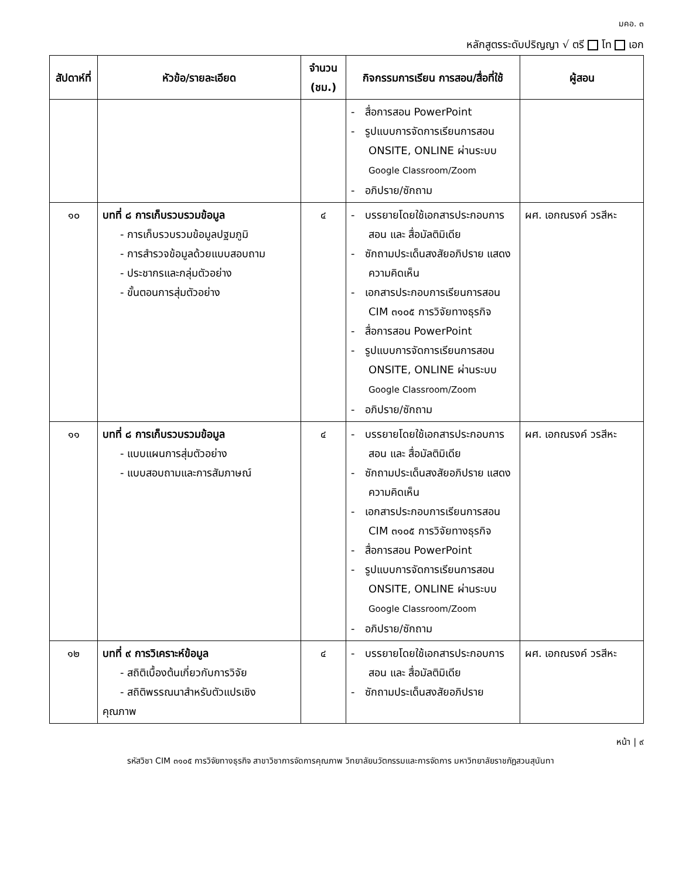มคอ. ๓
หลักสูตรระดับปริญญา √ ตรี โท เอก
| สัปดาห์ที่ | หัวข้อ/รายละเอียด | จำนวน (ชม.) | กิจกรรมการเรียน การสอน/สื่อที่ใช้ | ผู้สอน |
| --- | --- | --- | --- | --- |
| | | | - สื่อการสอน PowerPoint - รูปแบบการจัดการเรียนการสอน ONSITE, ONLINE ผ่านระบบ Google Classroom/Zoom - อภิปราย/ซักถาม | |
| ๑๐ | บทที่ ๘ การเก็บรวบรวมข้อมูล - การเก็บรวบรวมข้อมูลปฐมภูมิ - การสำรวจข้อมูลด้วยแบบสอบถาม - ประชากรและกลุ่มตัวอย่าง - ขั้นตอนการสุ่มตัวอย่าง | ๔ | - บรรยายโดยใช้เอกสารประกอบการสอน และ สื่อมัลติมิเดีย - ซักถามประเด็นสงสัยอภิปราย แสดงความคิดเห็น - เอกสารประกอบการเรียนการสอน CIM ๓๑๐๕ การวิจัยทางธุรกิจ - สื่อการสอน PowerPoint - รูปแบบการจัดการเรียนการสอน ONSITE, ONLINE ผ่านระบบ Google Classroom/Zoom - อภิปราย/ซักถาม | ผศ. เอกณรงค์ วรสีหะ |
| ๑๑ | บทที่ ๘ การเก็บรวบรวมข้อมูล - แบบแผนการสุ่มตัวอย่าง - แบบสอบถามและการสัมภาษณ์ | ๔ | - บรรยายโดยใช้เอกสารประกอบการสอน และ สื่อมัลติมิเดีย - ซักถามประเด็นสงสัยอภิปราย แสดงความคิดเห็น - เอกสารประกอบการเรียนการสอน CIM ๓๑๐๕ การวิจัยทางธุรกิจ - สื่อการสอน PowerPoint - รูปแบบการจัดการเรียนการสอน ONSITE, ONLINE ผ่านระบบ Google Classroom/Zoom - อภิปราย/ซักถาม | ผศ. เอกณรงค์ วรสีหะ |
| ๑๒ | บทที่ ๙ การวิเคราะห์ข้อมูล - สถิติเบื้องต้นเกี่ยวกับการวิจัย - สถิติพรรณนาสำหรับตัวแปรเชิง คุณภาพ | ๔ | - บรรยายโดยใช้เอกสารประกอบการสอน และ สื่อมัลติมิเดีย - ซักถามประเด็นสงสัยอภิปราย | ผศ. เอกณรงค์ วรสีหะ |
หน้า | ๙
รหัสวิชา CIM ๓๑๐๕ การวิจัยทางธุรกิจ สาขาวิชาการจัดการคุณภาพ วิทยาลัยนวัตกรรมและการจัดการ มหาวิทยาลัยราชภัฏสวนสุนันทา